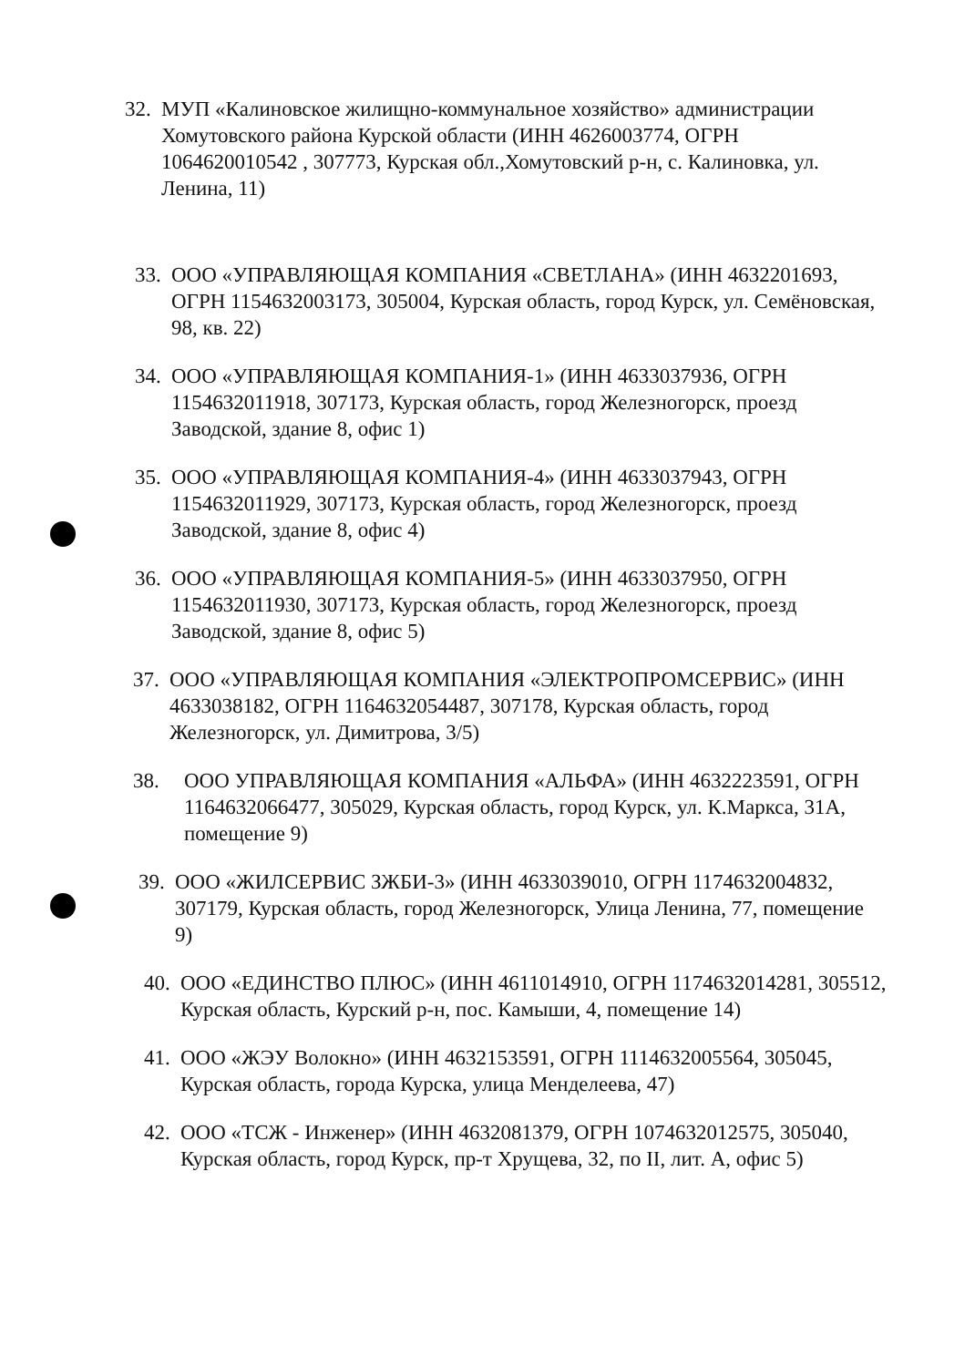32.
МУП «Калиновское жилищно-коммунальное хозяйство» администрации Хомутовского района Курской области (ИНН 4626003774, ОГРН 1064620010542 , 307773, Курская обл.,Хомутовский р-н, с. Калиновка, ул. Ленина, 11)
33.
ООО «УПРАВЛЯЮЩАЯ КОМПАНИЯ «СВЕТЛАНА» (ИНН 4632201693, ОГРН 1154632003173, 305004, Курская область, город Курск, ул. Семёновская, 98, кв. 22)
34.
ООО «УПРАВЛЯЮЩАЯ КОМПАНИЯ-1» (ИНН 4633037936, ОГРН 1154632011918, 307173, Курская область, город Железногорск, проезд Заводской, здание 8, офис 1)
35.
ООО «УПРАВЛЯЮЩАЯ КОМПАНИЯ-4» (ИНН 4633037943, ОГРН 1154632011929, 307173, Курская область, город Железногорск, проезд Заводской, здание 8, офис 4)
36.
ООО «УПРАВЛЯЮЩАЯ КОМПАНИЯ-5» (ИНН 4633037950, ОГРН 1154632011930, 307173, Курская область, город Железногорск, проезд Заводской, здание 8, офис 5)
37.
ООО «УПРАВЛЯЮЩАЯ КОМПАНИЯ «ЭЛЕКТРОПРОМСЕРВИС» (ИНН 4633038182, ОГРН 1164632054487, 307178, Курская область, город Железногорск, ул. Димитрова, 3/5)
38. ООО УПРАВЛЯЮЩАЯ КОМПАНИЯ «АЛЬФА» (ИНН 4632223591, ОГРН 1164632066477, 305029, Курская область, город Курск, ул. К.Маркса, 31А, помещение 9)
39.
ООО «ЖИЛСЕРВИС ЗЖБИ-3» (ИНН 4633039010, ОГРН 1174632004832, 307179, Курская область, город Железногорск, Улица Ленина, 77, помещение 9)
40.
ООО «ЕДИНСТВО ПЛЮС» (ИНН 4611014910, ОГРН 1174632014281, 305512, Курская область, Курский р-н, пос. Камыши, 4, помещение 14)
41.
ООО «ЖЭУ Волокно» (ИНН 4632153591, ОГРН 1114632005564, 305045, Курская область, города Курска, улица Менделеева, 47)
42.
ООО «ТСЖ - Инженер» (ИНН 4632081379, ОГРН 1074632012575, 305040, Курская область, город Курск, пр-т Хрущева, 32, по II, лит. А, офис 5)